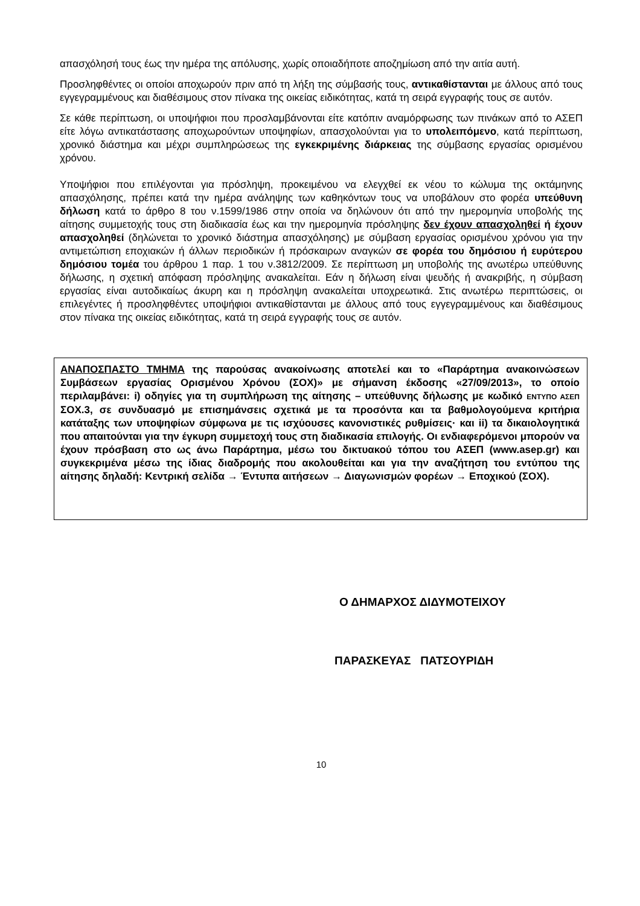απασχόλησή τους έως την ημέρα της απόλυσης, χωρίς οποιαδήποτε αποζημίωση από την αιτία αυτή.
Προσληφθέντες οι οποίοι αποχωρούν πριν από τη λήξη της σύμβασής τους, αντικαθίστανται με άλλους από τους εγγεγραμμένους και διαθέσιμους στον πίνακα της οικείας ειδικότητας, κατά τη σειρά εγγραφής τους σε αυτόν.
Σε κάθε περίπτωση, οι υποψήφιοι που προσλαμβάνονται είτε κατόπιν αναμόρφωσης των πινάκων από το ΑΣΕΠ είτε λόγω αντικατάστασης αποχωρούντων υποψηφίων, απασχολούνται για το υπολειπόμενο, κατά περίπτωση, χρονικό διάστημα και μέχρι συμπληρώσεως της εγκεκριμένης διάρκειας της σύμβασης εργασίας ορισμένου χρόνου.
Υποψήφιοι που επιλέγονται για πρόσληψη, προκειμένου να ελεγχθεί εκ νέου το κώλυμα της οκτάμηνης απασχόλησης, πρέπει κατά την ημέρα ανάληψης των καθηκόντων τους να υποβάλουν στο φορέα υπεύθυνη δήλωση κατά το άρθρο 8 του ν.1599/1986 στην οποία να δηλώνουν ότι από την ημερομηνία υποβολής της αίτησης συμμετοχής τους στη διαδικασία έως και την ημερομηνία πρόσληψης δεν έχουν απασχοληθεί ή έχουν απασχοληθεί (δηλώνεται το χρονικό διάστημα απασχόλησης) με σύμβαση εργασίας ορισμένου χρόνου για την αντιμετώπιση εποχιακών ή άλλων περιοδικών ή πρόσκαιρων αναγκών σε φορέα του δημόσιου ή ευρύτερου δημόσιου τομέα του άρθρου 1 παρ. 1 του ν.3812/2009. Σε περίπτωση μη υποβολής της ανωτέρω υπεύθυνης δήλωσης, η σχετική απόφαση πρόσληψης ανακαλείται. Εάν η δήλωση είναι ψευδής ή ανακριβής, η σύμβαση εργασίας είναι αυτοδικαίως άκυρη και η πρόσληψη ανακαλείται υποχρεωτικά. Στις ανωτέρω περιπτώσεις, οι επιλεγέντες ή προσληφθέντες υποψήφιοι αντικαθίστανται με άλλους από τους εγγεγραμμένους και διαθέσιμους στον πίνακα της οικείας ειδικότητας, κατά τη σειρά εγγραφής τους σε αυτόν.
ΑΝΑΠΟΣΠΑΣΤΟ ΤΜΗΜΑ της παρούσας ανακοίνωσης αποτελεί και το «Παράρτημα ανακοινώσεων Συμβάσεων εργασίας Ορισμένου Χρόνου (ΣΟΧ)» με σήμανση έκδοσης «27/09/2013», το οποίο περιλαμβάνει: i) οδηγίες για τη συμπλήρωση της αίτησης – υπεύθυνης δήλωσης με κωδικό ΕΝΤΥΠΟ ΑΣΕΠ ΣΟΧ.3, σε συνδυασμό με επισημάνσεις σχετικά με τα προσόντα και τα βαθμολογούμενα κριτήρια κατάταξης των υποψηφίων σύμφωνα με τις ισχύουσες κανονιστικές ρυθμίσεις· και ii) τα δικαιολογητικά που απαιτούνται για την έγκυρη συμμετοχή τους στη διαδικασία επιλογής. Οι ενδιαφερόμενοι μπορούν να έχουν πρόσβαση στο ως άνω Παράρτημα, μέσω του δικτυακού τόπου του ΑΣΕΠ (www.asep.gr) και συγκεκριμένα μέσω της ίδιας διαδρομής που ακολουθείται και για την αναζήτηση του εντύπου της αίτησης δηλαδή: Κεντρική σελίδα → Έντυπα αιτήσεων → Διαγωνισμών φορέων → Εποχικού (ΣΟΧ).
Ο ΔΗΜΑΡΧΟΣ ΔΙΔΥΜΟΤΕΙΧΟΥ
ΠΑΡΑΣΚΕΥΑΣ ΠΑΤΣΟΥΡΙΔΗ
10